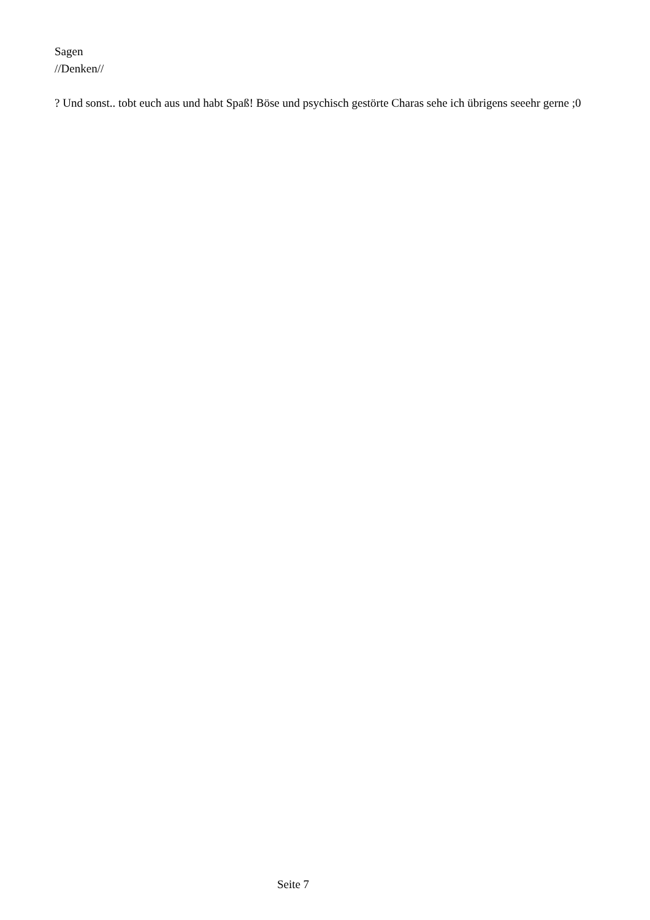Sagen
//Denken//
? Und sonst.. tobt euch aus und habt Spaß! Böse und psychisch gestörte Charas sehe ich übrigens seeehr gerne ;0
Seite 7